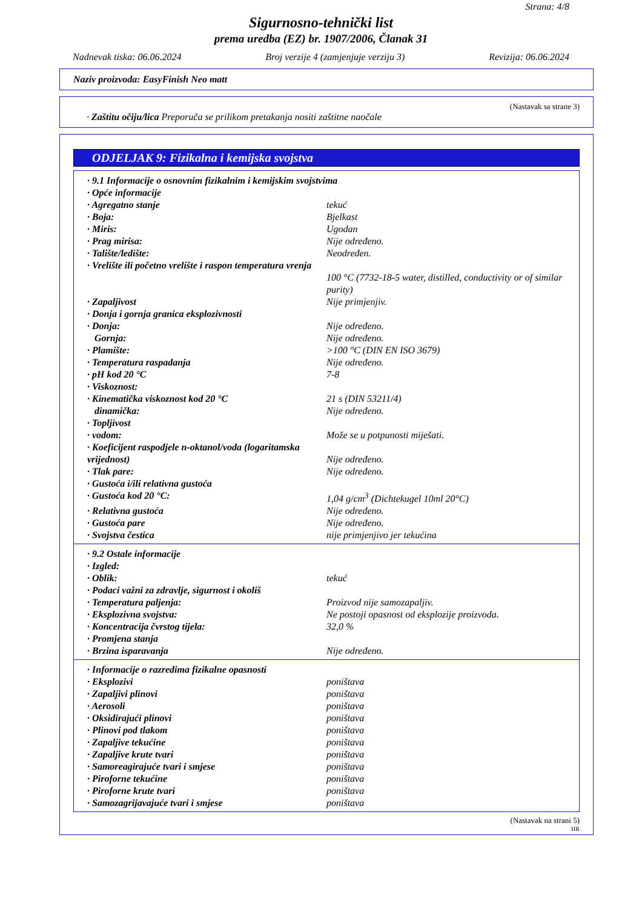Strana: 4/8
Sigurnosno-tehnički list
prema uredba (EZ) br. 1907/2006, Članak 31
Nadnevak tiska: 06.06.2024 Broj verzije 4 (zamjenjuje verziju 3) Revizija: 06.06.2024
Naziv proizvoda: EasyFinish Neo matt
(Nastavak sa strane 3)
· Zaštitu očiju/lica Preporuča se prilikom pretakanja nositi zaštitne naočale
ODJELJAK 9: Fizikalna i kemijska svojstva
| · 9.1 Informacije o osnovnim fizikalnim i kemijskim svojstvima | |
| · Opće informacije | |
| · Agregatno stanje | tekuć |
| · Boja: | Bjelkast |
| · Miris: | Ugodan |
| · Prag mirisa: | Nije određeno. |
| · Talište/ledište: | Neodređen. |
| · Vrelište ili početno vrelište i raspon temperatura vrenja | 100 °C (7732-18-5 water, distilled, conductivity or of similar purity) |
| · Zapaljivost | Nije primjenjiv. |
| · Donja i gornja granica eksplozivnosti | |
| · Donja: | Nije određeno. |
| Gornja: | Nije određeno. |
| · Plamište: | >100 °C (DIN EN ISO 3679) |
| · Temperatura raspadanja | Nije određeno. |
| · pH kod 20 °C | 7-8 |
| · Viskoznost: | |
| · Kinematička viskoznost kod 20 °C | 21 s (DIN 53211/4) |
| dinamička: | Nije određeno. |
| · Topljivost | |
| · vodom: | Može se u potpunosti miješati. |
| · Koeficijent raspodjele n-oktanol/voda (logaritamska vrijednost) | Nije određeno. |
| · Tlak pare: | Nije određeno. |
| · Gustoća i/ili relativna gustoća | |
| · Gustoća kod 20 °C: | 1,04 g/cm<sup>3</sup> (Dichtekugel 10ml 20°C) |
| · Relativna gustoća | Nije određeno. |
| · Gustoća pare | Nije određeno. |
| · Svojstva čestica | nije primjenjivo jer tekućina |
| · 9.2 Ostale informacije | |
| · Izgled: | |
| · Oblik: | tekuć |
| · Podaci važni za zdravlje, sigurnost i okoliš | |
| · Temperatura paljenja: | Proizvod nije samozapaljiv. |
| · Eksplozivna svojstva: | Ne postoji opasnost od eksplozije proizvoda. |
| · Koncentracija čvrstog tijela: | 32,0 % |
| · Promjena stanja | |
| · Brzina isparavanja | Nije određeno. |
| · Informacije o razredima fizikalne opasnosti | |
| · Eksplozivi | poništava |
| · Zapaljivi plinovi | poništava |
| · Aerosoli | poništava |
| · Oksidirajući plinovi | poništava |
| · Plinovi pod tlakom | poništava |
| · Zapaljive tekućine | poništava |
| · Zapaljive krute tvari | poništava |
| · Samoreagirajuće tvari i smjese | poništava |
| · Piroforne tekućine | poništava |
| · Piroforne krute tvari | poništava |
| · Samozagrijavajuće tvari i smjese | poništava |
(Nastavak na strani 5)
HR